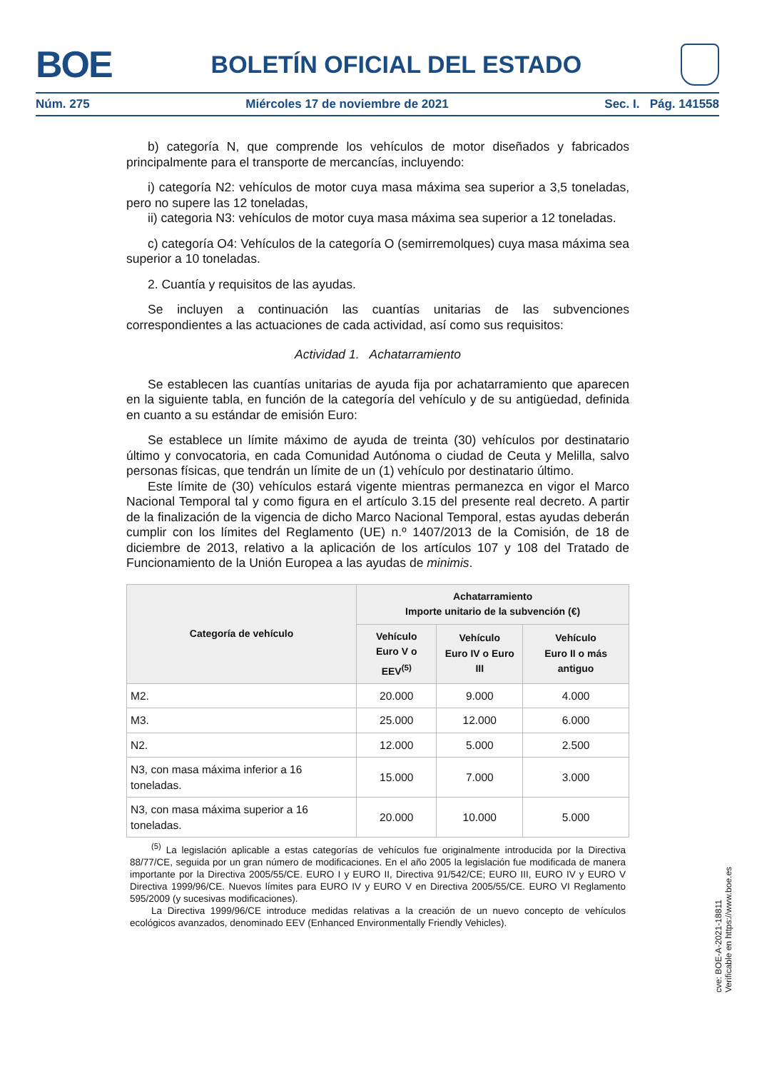BOE BOLETÍN OFICIAL DEL ESTADO
Núm. 275 Miércoles 17 de noviembre de 2021 Sec. I. Pág. 141558
b) categoría N, que comprende los vehículos de motor diseñados y fabricados principalmente para el transporte de mercancías, incluyendo:
i) categoría N2: vehículos de motor cuya masa máxima sea superior a 3,5 toneladas, pero no supere las 12 toneladas,
ii) categoria N3: vehículos de motor cuya masa máxima sea superior a 12 toneladas.
c) categoría O4: Vehículos de la categoría O (semirremolques) cuya masa máxima sea superior a 10 toneladas.
2. Cuantía y requisitos de las ayudas.
Se incluyen a continuación las cuantías unitarias de las subvenciones correspondientes a las actuaciones de cada actividad, así como sus requisitos:
Actividad 1. Achatarramiento
Se establecen las cuantías unitarias de ayuda fija por achatarramiento que aparecen en la siguiente tabla, en función de la categoría del vehículo y de su antigüedad, definida en cuanto a su estándar de emisión Euro:
Se establece un límite máximo de ayuda de treinta (30) vehículos por destinatario último y convocatoria, en cada Comunidad Autónoma o ciudad de Ceuta y Melilla, salvo personas físicas, que tendrán un límite de un (1) vehículo por destinatario último.
Este límite de (30) vehículos estará vigente mientras permanezca en vigor el Marco Nacional Temporal tal y como figura en el artículo 3.15 del presente real decreto. A partir de la finalización de la vigencia de dicho Marco Nacional Temporal, estas ayudas deberán cumplir con los límites del Reglamento (UE) n.º 1407/2013 de la Comisión, de 18 de diciembre de 2013, relativo a la aplicación de los artículos 107 y 108 del Tratado de Funcionamiento de la Unión Europea a las ayudas de minimis.
| Categoría de vehículo | Achatarramiento Importe unitario de la subvención (€) | | |
| --- | --- | --- | --- |
| | Vehículo Euro V o EEV<sup>(5)</sup> | Vehículo Euro IV o Euro III | Vehículo Euro II o más antiguo |
| M2. | 20.000 | 9.000 | 4.000 |
| M3. | 25.000 | 12.000 | 6.000 |
| N2. | 12.000 | 5.000 | 2.500 |
| N3, con masa máxima inferior a 16 toneladas. | 15.000 | 7.000 | 3.000 |
| N3, con masa máxima superior a 16 toneladas. | 20.000 | 10.000 | 5.000 |
<sup>(5)</sup> La legislación aplicable a estas categorías de vehículos fue originalmente introducida por la Directiva 88/77/CE, seguida por un gran número de modificaciones. En el año 2005 la legislación fue modificada de manera importante por la Directiva 2005/55/CE. EURO I y EURO II, Directiva 91/542/CE; EURO III, EURO IV y EURO V Directiva 1999/96/CE. Nuevos límites para EURO IV y EURO V en Directiva 2005/55/CE. EURO VI Reglamento 595/2009 (y sucesivas modificaciones).
La Directiva 1999/96/CE introduce medidas relativas a la creación de un nuevo concepto de vehículos ecológicos avanzados, denominado EEV (Enhanced Environmentally Friendly Vehicles).
cve: BOE-A-2021-18811
Verificable en https://www.boe.es